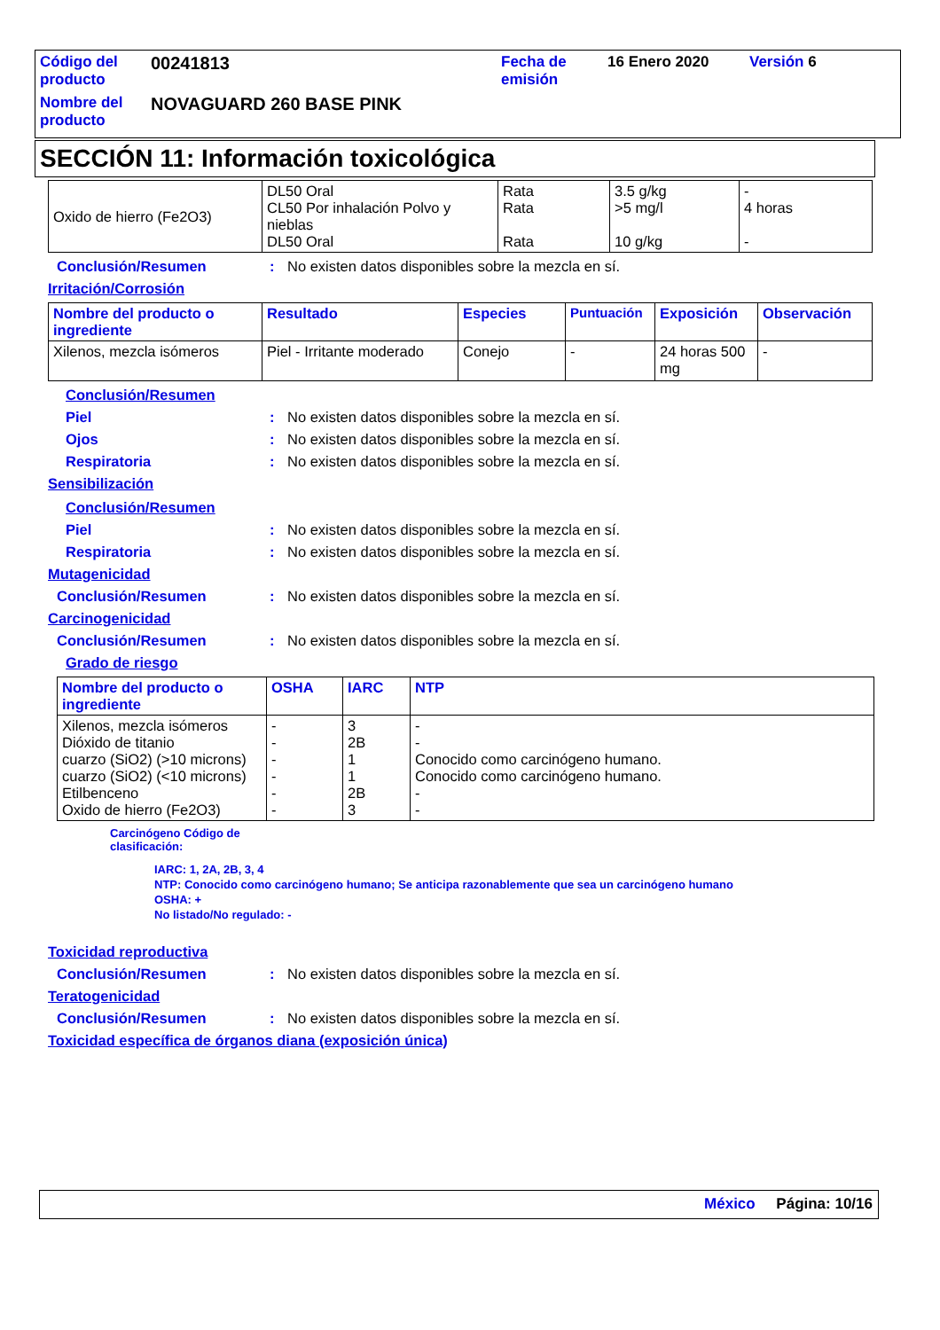| Código del producto | 00241813 | Fecha de emisión | 16 Enero 2020 | Versión 6 |
| Nombre del producto | NOVAGUARD 260 BASE PINK | | | |
SECCIÓN 11: Información toxicológica
| Oxido de hierro (Fe2O3) | DL50 Oral CL50 Por inhalación Polvo y nieblas DL50 Oral | Rata Rata Rata | 3.5 g/kg >5 mg/l 10 g/kg | - 4 horas - |
Conclusión/Resumen: No existen datos disponibles sobre la mezcla en sí.
Irritación/Corrosión
| Nombre del producto o ingrediente | Resultado | Especies | Puntuación | Exposición | Observación |
| --- | --- | --- | --- | --- | --- |
| Xilenos, mezcla isómeros | Piel - Irritante moderado | Conejo | - | 24 horas 500 mg | - |
Conclusión/Resumen
Piel: No existen datos disponibles sobre la mezcla en sí.
Ojos: No existen datos disponibles sobre la mezcla en sí.
Respiratoria: No existen datos disponibles sobre la mezcla en sí.
Sensibilización
Conclusión/Resumen
Piel: No existen datos disponibles sobre la mezcla en sí.
Respiratoria: No existen datos disponibles sobre la mezcla en sí.
Mutagenicidad
Conclusión/Resumen: No existen datos disponibles sobre la mezcla en sí.
Carcinogenicidad
Conclusión/Resumen: No existen datos disponibles sobre la mezcla en sí.
Grado de riesgo
| Nombre del producto o ingrediente | OSHA | IARC | NTP |
| --- | --- | --- | --- |
| Xilenos, mezcla isómeros Dióxido de titanio cuarzo (SiO2) (>10 microns) cuarzo (SiO2) (<10 microns) Etilbenceno Oxido de hierro (Fe2O3) | - - - - - - | 3 2B 1 1 2B 3 | - - Conocido como carcinógeno humano. Conocido como carcinógeno humano. - - |
Carcinógeno Código de
clasificación:
IARC: 1, 2A, 2B, 3, 4
NTP: Conocido como carcinógeno humano; Se anticipa razonablemente que sea un carcinógeno humano
OSHA: +
No listado/No regulado: -
Toxicidad reproductiva
Conclusión/Resumen: No existen datos disponibles sobre la mezcla en sí.
Teratogenicidad
Conclusión/Resumen: No existen datos disponibles sobre la mezcla en sí.
Toxicidad específica de órganos diana (exposición única)
México Página: 10/16